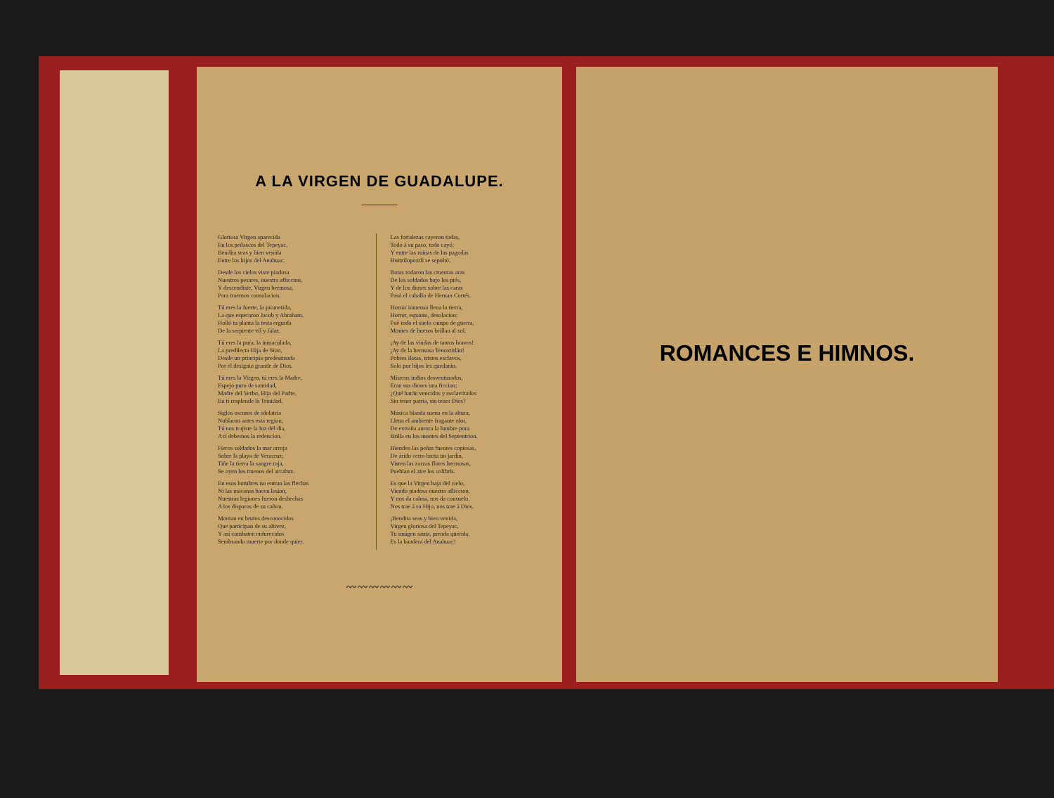A LA VIRGEN DE GUADALUPE.
Gloriosa Virgen aparecida
En los peñascos del Tepeyac,
Bendita seas y bien venida
Entre los hijos del Anahuac.
Desde los cielos viste piadosa
Nuestros pesares, nuestra afliccion,
Y descendiste, Virgen hermosa,
Para traernos consolacion.
Tú eres la fuerte, la prometida,
La que esperaron Jacob y Abraham,
Holló tu planta la testa erguida
De la serpiente vil y falaz.
Tú eres la pura, la inmaculada,
La predilecta Hija de Sion,
Desde un principio predestinada
Por el designio grande de Dios.
Tú eres la Virgen, tú eres la Madre,
Espejo puro de santidad,
Madre del Verbo, Hija del Padre,
En tí resplende la Trinidad.
Siglos oscuros de idolatría
Nublaron antes esta region,
Tú nos trajiste la luz del dia,
A tí debemos la redencion.
Fieros soldados la mar arroja
Sobre la playa de Veracruz;
Tiñe la tierra la sangre roja,
Se oyen los truenos del arcabuz.
En esos hombres no entran las flechas
Ni las macanas hacen lesion,
Nuestras legiones fueron deshechas
A los disparos de su cañon.
Montan en brutos desconocidos
Que participan de su altivez,
Y así combaten enfurecidos
Sembrando muerte por donde quier.
Las fortalezas cayeron todas,
Todo á su paso, todo cayó;
Y entre las ruinas de las pagodas
Huitzilopoxtli se sepultó.
Rotas rodaron las cruentas aras
De los soldados bajo los piés,
Y de los dioses sobre las caras
Pasó el caballo de Hernan Cortés.
Horror inmenso llena la tierra,
Horror, espanto, desolacion:
Fué todo el suelo campo de guerra,
Montes de huesos brillan al sol.
¡Ay de las viudas de tantos bravos!
¡Ay de la hermosa Tenoxtitlán!
Pobres ilotas, tristes esclavos,
Solo por hijos les quedarán.
Míseros indios desventurados,
Eran sus dioses una ficcion;
¿Qué harán vencidos y esclavizados
Sin tener patria, sin tener Dios?
Música blanda suena en la altura,
Llena el ambiente fragante olor,
De extraña aurora la lumbre pura
Brilla en los montes del Septentrion.
Hienden las peñas fuentes copiosas,
De árido cerro brota un jardin,
Visten las zarzas flores hermosas,
Pueblan el aire los colibrís.
Es que la Virgen baja del cielo,
Viendo piadosa nuestra afliccion,
Y nos da calma, nos da consuelo,
Nos trae á su Hijo, nos trae á Dios.
¡Bendita seas y bien venida,
Virgen gloriosa del Tepeyac,
Tu imágen santa, prenda querida,
Es la bandera del Anahuac!
〰〰〰〰〰〰
ROMANCES E HIMNOS.